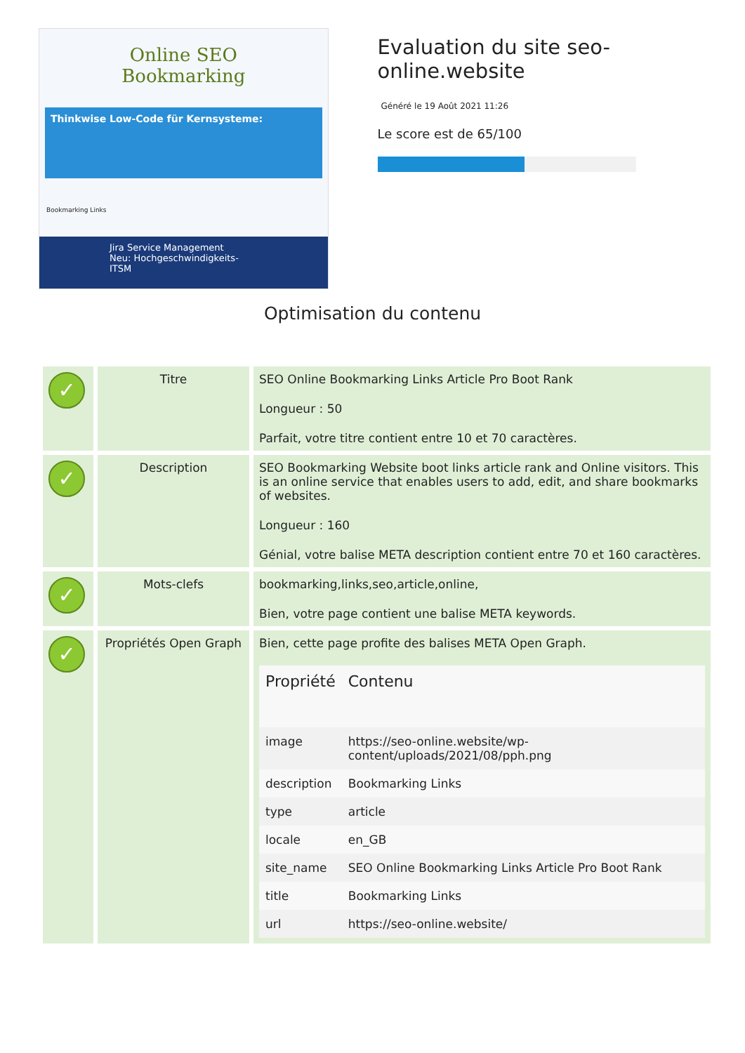Online SEO
Bookmarking
Thinkwise Low-Code für Kernsysteme:
Bookmarking Links
Jira Service Management
Neu: Hochgeschwindigkeits-ITSM
Evaluation du site seo-online.website
Généré le 19 Août 2021 11:26
Le score est de 65/100
Optimisation du contenu
| ✓ | Titre | SEO Online Bookmarking Links Article Pro Boot Rank Longueur : 50 Parfait, votre titre contient entre 10 et 70 caractères. |
| ✓ | Description | SEO Bookmarking Website boot links article rank and Online visitors. This is an online service that enables users to add, edit, and share bookmarks of websites. Longueur : 160 Génial, votre balise META description contient entre 70 et 160 caractères. |
| ✓ | Mots-clefs | bookmarking,links,seo,article,online, Bien, votre page contient une balise META keywords. |
| ✓ | Propriétés Open Graph | Bien, cette page profite des balises META Open Graph. / Propriété / Contenu / / --- / --- / / image / https://seo-online.website/wp-content/uploads/2021/08/pph.png / / description / Bookmarking Links / / type / article / / locale / en_GB / / site_name / SEO Online Bookmarking Links Article Pro Boot Rank / / title / Bookmarking Links / / url / https://seo-online.website/ / |